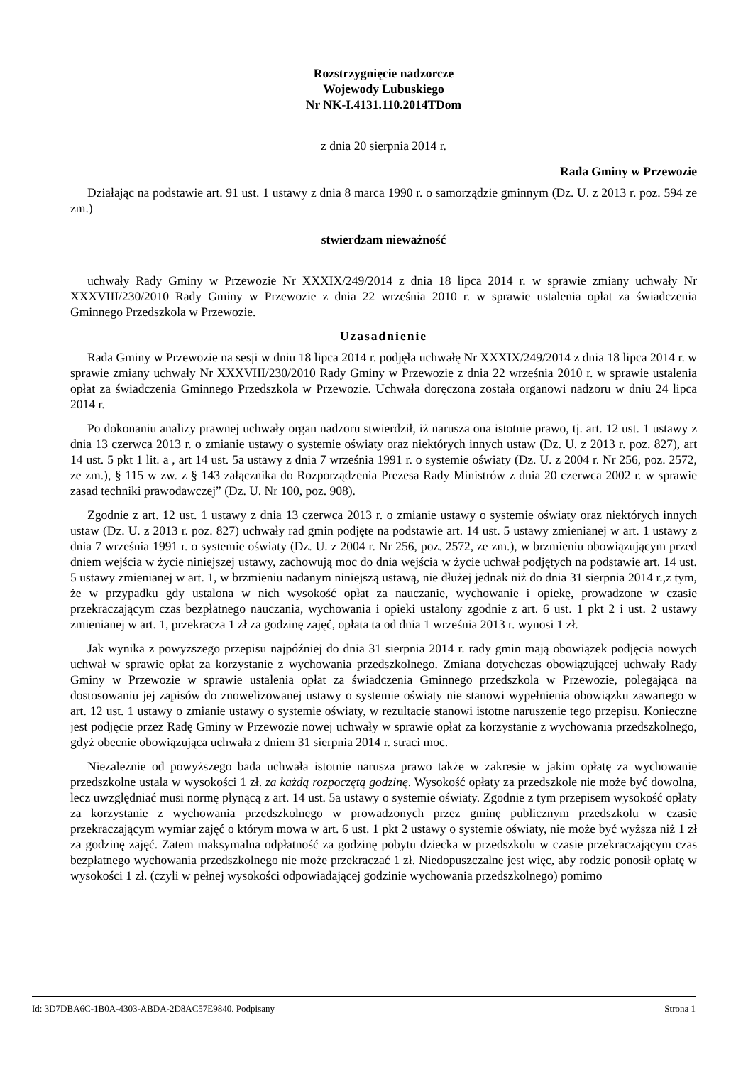Rozstrzygnięcie nadzorcze
Wojewody Lubuskiego
Nr NK-I.4131.110.2014TDom
z dnia 20 sierpnia 2014 r.
Rada Gminy w Przewozie
Działając na podstawie art. 91 ust. 1 ustawy z dnia 8 marca 1990 r. o samorządzie gminnym (Dz. U. z 2013 r. poz. 594 ze zm.)
stwierdzam nieważność
uchwały Rady Gminy w Przewozie Nr XXXIX/249/2014 z dnia 18 lipca 2014 r. w sprawie zmiany uchwały Nr XXXVIII/230/2010 Rady Gminy w Przewozie z dnia 22 września 2010 r. w sprawie ustalenia opłat za świadczenia Gminnego Przedszkola w Przewozie.
Uzasadnienie
Rada Gminy w Przewozie na sesji w dniu 18 lipca 2014 r. podjęła uchwałę Nr XXXIX/249/2014 z dnia 18 lipca 2014 r. w sprawie zmiany uchwały Nr XXXVIII/230/2010 Rady Gminy w Przewozie z dnia 22 września 2010 r. w sprawie ustalenia opłat za świadczenia Gminnego Przedszkola w Przewozie. Uchwała doręczona została organowi nadzoru w dniu 24 lipca 2014 r.
Po dokonaniu analizy prawnej uchwały organ nadzoru stwierdził, iż narusza ona istotnie prawo, tj. art. 12 ust. 1 ustawy z dnia 13 czerwca 2013 r. o zmianie ustawy o systemie oświaty oraz niektórych innych ustaw (Dz. U. z 2013 r. poz. 827), art 14 ust. 5 pkt 1 lit. a , art 14 ust. 5a ustawy z dnia 7 września 1991 r. o systemie oświaty (Dz. U. z 2004 r. Nr 256, poz. 2572, ze zm.), § 115 w zw. z § 143 załącznika do Rozporządzenia Prezesa Rady Ministrów z dnia 20 czerwca 2002 r. w sprawie zasad techniki prawodawczej” (Dz. U. Nr 100, poz. 908).
Zgodnie z art. 12 ust. 1 ustawy z dnia 13 czerwca 2013 r. o zmianie ustawy o systemie oświaty oraz niektórych innych ustaw (Dz. U. z 2013 r. poz. 827) uchwały rad gmin podjęte na podstawie art. 14 ust. 5 ustawy zmienianej w art. 1 ustawy z dnia 7 września 1991 r. o systemie oświaty (Dz. U. z 2004 r. Nr 256, poz. 2572, ze zm.), w brzmieniu obowiązującym przed dniem wejścia w życie niniejszej ustawy, zachowują moc do dnia wejścia w życie uchwał podjętych na podstawie art. 14 ust. 5 ustawy zmienianej w art. 1, w brzmieniu nadanym niniejszą ustawą, nie dłużej jednak niż do dnia 31 sierpnia 2014 r.,z tym, że w przypadku gdy ustalona w nich wysokość opłat za nauczanie, wychowanie i opiekę, prowadzone w czasie przekraczającym czas bezpłatnego nauczania, wychowania i opieki ustalony zgodnie z art. 6 ust. 1 pkt 2 i ust. 2 ustawy zmienianej w art. 1, przekracza 1 zł za godzinę zajęć, opłata ta od dnia 1 września 2013 r. wynosi 1 zł.
Jak wynika z powyższego przepisu najpóźniej do dnia 31 sierpnia 2014 r. rady gmin mają obowiązek podjęcia nowych uchwał w sprawie opłat za korzystanie z wychowania przedszkolnego. Zmiana dotychczas obowiązującej uchwały Rady Gminy w Przewozie w sprawie ustalenia opłat za świadczenia Gminnego przedszkola w Przewozie, polegająca na dostosowaniu jej zapisów do znowelizowanej ustawy o systemie oświaty nie stanowi wypełnienia obowiązku zawartego w art. 12 ust. 1 ustawy o zmianie ustawy o systemie oświaty, w rezultacie stanowi istotne naruszenie tego przepisu. Konieczne jest podjęcie przez Radę Gminy w Przewozie nowej uchwały w sprawie opłat za korzystanie z wychowania przedszkolnego, gdyż obecnie obowiązująca uchwała z dniem 31 sierpnia 2014 r. straci moc.
Niezależnie od powyższego bada uchwała istotnie narusza prawo także w zakresie w jakim opłatę za wychowanie przedszkolne ustala w wysokości 1 zł. za każdą rozpoczętą godzinę. Wysokość opłaty za przedszkole nie może być dowolna, lecz uwzględniać musi normę płynącą z art. 14 ust. 5a ustawy o systemie oświaty. Zgodnie z tym przepisem wysokość opłaty za korzystanie z wychowania przedszkolnego w prowadzonych przez gminę publicznym przedszkolu w czasie przekraczającym wymiar zajęć o którym mowa w art. 6 ust. 1 pkt 2 ustawy o systemie oświaty, nie może być wyższa niż 1 zł za godzinę zajęć. Zatem maksymalna odpłatność za godzinę pobytu dziecka w przedszkolu w czasie przekraczającym czas bezpłatnego wychowania przedszkolnego nie może przekraczać 1 zł. Niedopuszczalne jest więc, aby rodzic ponosił opłatę w wysokości 1 zł. (czyli w pełnej wysokości odpowiadającej godzinie wychowania przedszkolnego) pomimo
Id: 3D7DBA6C-1B0A-4303-ABDA-2D8AC57E9840. Podpisany Strona 1